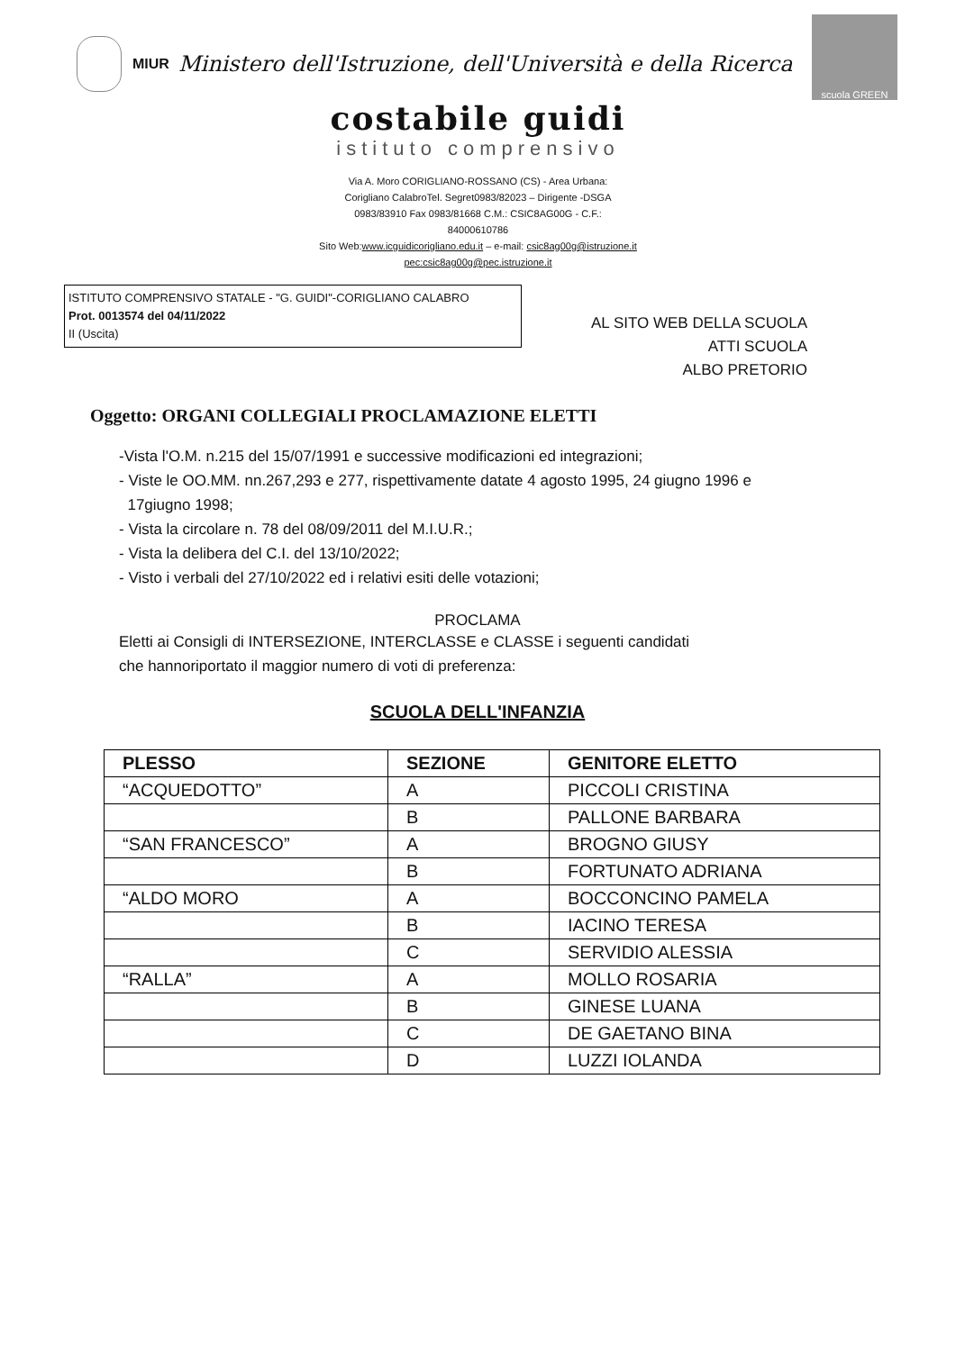MIUR Ministero dell'Istruzione, dell'Università e della Ricerca
scuola GREEN
costabile guidi
istituto comprensivo
Via A. Moro CORIGLIANO-ROSSANO (CS) - Area Urbana:
Corigliano CalabroTel. Segret0983/82023 – Dirigente -DSGA
0983/83910 Fax 0983/81668 C.M.: CSIC8AG00G - C.F.:
84000610786
Sito Web:www.icguidicorigliano.edu.it – e-mail: csic8ag00g@istruzione.it
pec:csic8ag00g@pec.istruzione.it
ISTITUTO COMPRENSIVO STATALE - "G. GUIDI"-CORIGLIANO CALABRO
Prot. 0013574 del 04/11/2022
II (Uscita)
AL SITO WEB DELLA SCUOLA
ATTI SCUOLA
ALBO PRETORIO
Oggetto: ORGANI COLLEGIALI PROCLAMAZIONE ELETTI
-Vista l'O.M. n.215 del 15/07/1991 e successive modificazioni ed integrazioni;
- Viste le OO.MM. nn.267,293 e 277, rispettivamente datate 4 agosto 1995, 24 giugno 1996 e
17giugno 1998;
- Vista la circolare n. 78 del 08/09/2011 del M.I.U.R.;
- Vista la delibera del C.I. del 13/10/2022;
- Visto i verbali del 27/10/2022 ed i relativi esiti delle votazioni;
PROCLAMA
Eletti ai Consigli di INTERSEZIONE, INTERCLASSE e CLASSE i seguenti candidati
che hannoriportato il maggior numero di voti di preferenza:
SCUOLA DELL'INFANZIA
| PLESSO | SEZIONE | GENITORE ELETTO |
| --- | --- | --- |
| “ACQUEDOTTO” | A | PICCOLI CRISTINA |
| | B | PALLONE BARBARA |
| “SAN FRANCESCO” | A | BROGNO GIUSY |
| | B | FORTUNATO ADRIANA |
| “ALDO MORO | A | BOCCONCINO PAMELA |
| | B | IACINO TERESA |
| | C | SERVIDIO ALESSIA |
| “RALLA” | A | MOLLO ROSARIA |
| | B | GINESE LUANA |
| | C | DE GAETANO BINA |
| | D | LUZZI IOLANDA |